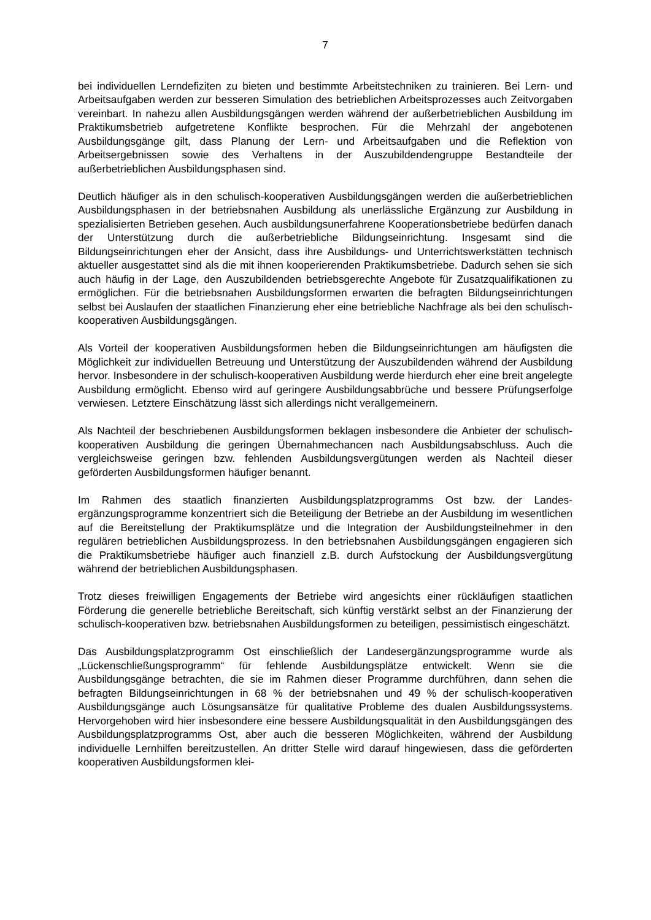7
bei individuellen Lerndefiziten zu bieten und bestimmte Arbeitstechniken zu trainieren. Bei Lern- und Arbeitsaufgaben werden zur besseren Simulation des betrieblichen Arbeits­prozesses auch Zeitvorgaben vereinbart. In nahezu allen Ausbildungsgängen werden während der außerbetrieblichen Ausbildung im Praktikumsbetrieb aufgetretene Konflikte be­sprochen. Für die Mehrzahl der angebotenen Ausbildungsgänge gilt, dass Planung der Lern- und Arbeitsaufgaben und die Reflektion von Arbeitsergebnissen sowie des Verhaltens in der Auszubildendengruppe Bestandteile der außerbetrieblichen Ausbildungsphasen sind.
Deutlich häufiger als in den schulisch-kooperativen Ausbildungsgängen werden die außer­betrieblichen Ausbildungsphasen in der betriebsnahen Ausbildung als unerlässliche Er­gänzung zur Ausbildung in spezialisierten Betrieben gesehen. Auch ausbildungsunerfahrene Kooperationsbetriebe bedürfen danach der Unterstützung durch die außerbetriebliche Bildungseinrichtung. Insgesamt sind die Bildungseinrichtungen eher der Ansicht, dass ihre Ausbildungs- und Unterrichtswerkstätten technisch aktueller ausgestattet sind als die mit ihnen kooperierenden Praktikumsbetriebe. Dadurch sehen sie sich auch häufig in der Lage, den Auszubildenden betriebsgerechte Angebote für Zusatzqualifikationen zu ermöglichen. Für die betriebsnahen Ausbildungsformen erwarten die befragten Bildungseinrichtungen selbst bei Auslaufen der staatlichen Finanzierung eher eine betriebliche Nachfrage als bei den schulisch-kooperativen Ausbildungsgängen.
Als Vorteil der kooperativen Ausbildungsformen heben die Bildungseinrichtungen am häu­figsten die Möglichkeit zur individuellen Betreuung und Unterstützung der Auszubildenden während der Ausbildung hervor. Insbesondere in der schulisch-kooperativen Ausbildung werde hierdurch eher eine breit angelegte Ausbildung ermöglicht. Ebenso wird auf geringere Ausbildungsabbrüche und bessere Prüfungserfolge verwiesen. Letztere Einschätzung lässt sich allerdings nicht verallgemeinern.
Als Nachteil der beschriebenen Ausbildungsformen beklagen insbesondere die Anbieter der schulisch-kooperativen Ausbildung die geringen Übernahmechancen nach Ausbildungsab­schluss. Auch die vergleichsweise geringen bzw. fehlenden Ausbildungsvergütungen werden als Nachteil dieser geförderten Ausbildungsformen häufiger benannt.
Im Rahmen des staatlich finanzierten Ausbildungsplatzprogramms Ost bzw. der Landes­ergänzungsprogramme konzentriert sich die Beteiligung der Betriebe an der Ausbildung im wesentlichen auf die Bereitstellung der Praktikumsplätze und die Integration der Aus­bildungsteilnehmer in den regulären betrieblichen Ausbildungsprozess. In den betriebsnahen Ausbildungsgängen engagieren sich die Praktikumsbetriebe häufiger auch finanziell z.B. durch Aufstockung der Ausbildungsvergütung während der betrieblichen Ausbildungs­phasen.
Trotz dieses freiwilligen Engagements der Betriebe wird angesichts einer rückläufigen staat­lichen Förderung die generelle betriebliche Bereitschaft, sich künftig verstärkt selbst an der Finanzierung der schulisch-kooperativen bzw. betriebsnahen Ausbildungsformen zu be­teiligen, pessimistisch eingeschätzt.
Das Ausbildungsplatzprogramm Ost einschließlich der Landesergänzungsprogramme wurde als „Lückenschließungsprogramm“ für fehlende Ausbildungsplätze entwickelt. Wenn sie die Ausbildungsgänge betrachten, die sie im Rahmen dieser Programme durchführen, dann se­hen die befragten Bildungseinrichtungen in 68 % der betriebsnahen und 49 % der schulisch-kooperativen Ausbildungsgänge auch Lösungsansätze für qualitative Probleme des dualen Ausbildungssystems. Hervorgehoben wird hier insbesondere eine bessere Ausbildungsquali­tät in den Ausbildungsgängen des Ausbildungsplatzprogramms Ost, aber auch die besseren Möglichkeiten, während der Ausbildung individuelle Lernhilfen bereitzustellen. An dritter Stelle wird darauf hingewiesen, dass die geförderten kooperativen Ausbildungsformen klei-